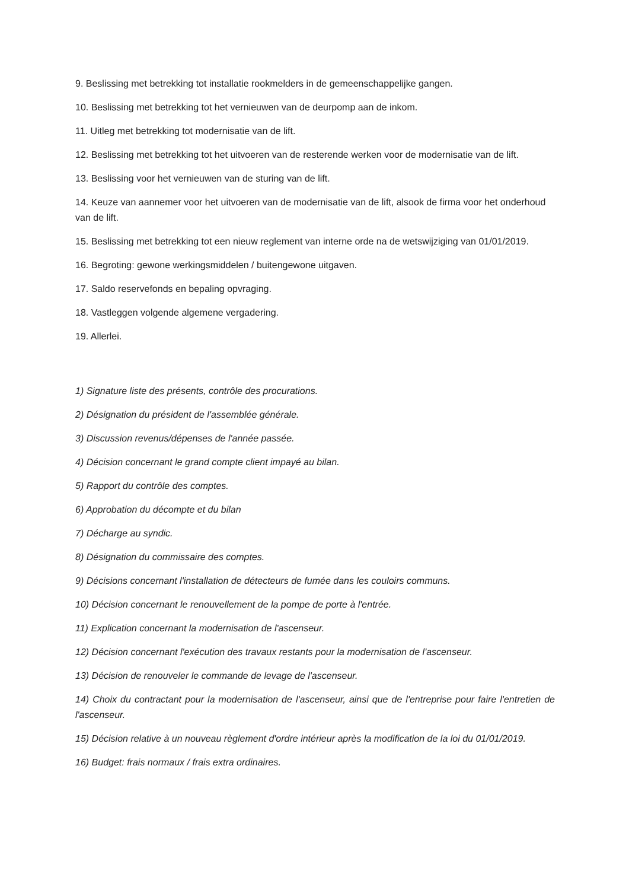9. Beslissing met betrekking tot installatie rookmelders in de gemeenschappelijke gangen.
10. Beslissing met betrekking tot het vernieuwen van de deurpomp aan de inkom.
11. Uitleg met betrekking tot modernisatie van de lift.
12. Beslissing met betrekking tot het uitvoeren van de resterende werken voor de modernisatie van de lift.
13. Beslissing voor het vernieuwen van de sturing van de lift.
14. Keuze van aannemer voor het uitvoeren van de modernisatie van de lift, alsook de firma voor het onderhoud van de lift.
15. Beslissing met betrekking tot een nieuw reglement van interne orde na de wetswijziging van 01/01/2019.
16. Begroting: gewone werkingsmiddelen / buitengewone uitgaven.
17. Saldo reservefonds en bepaling opvraging.
18. Vastleggen volgende algemene vergadering.
19. Allerlei.
1) Signature liste des présents, contrôle des procurations.
2) Désignation du président de l'assemblée générale.
3) Discussion revenus/dépenses de l'année passée.
4) Décision concernant le grand compte client impayé au bilan.
5) Rapport du contrôle des comptes.
6) Approbation du décompte et du bilan
7) Décharge au syndic.
8) Désignation du commissaire des comptes.
9) Décisions concernant l'installation de détecteurs de fumée dans les couloirs communs.
10) Décision concernant le renouvellement de la pompe de porte à l'entrée.
11) Explication concernant la modernisation de l'ascenseur.
12) Décision concernant l'exécution des travaux restants pour la modernisation de l'ascenseur.
13) Décision de renouveler le commande de levage de l'ascenseur.
14) Choix du contractant pour la modernisation de l'ascenseur, ainsi que de l'entreprise pour faire l'entretien de l'ascenseur.
15) Décision relative à un nouveau règlement d'ordre intérieur après la modification de la loi du 01/01/2019.
16) Budget: frais normaux / frais extra ordinaires.